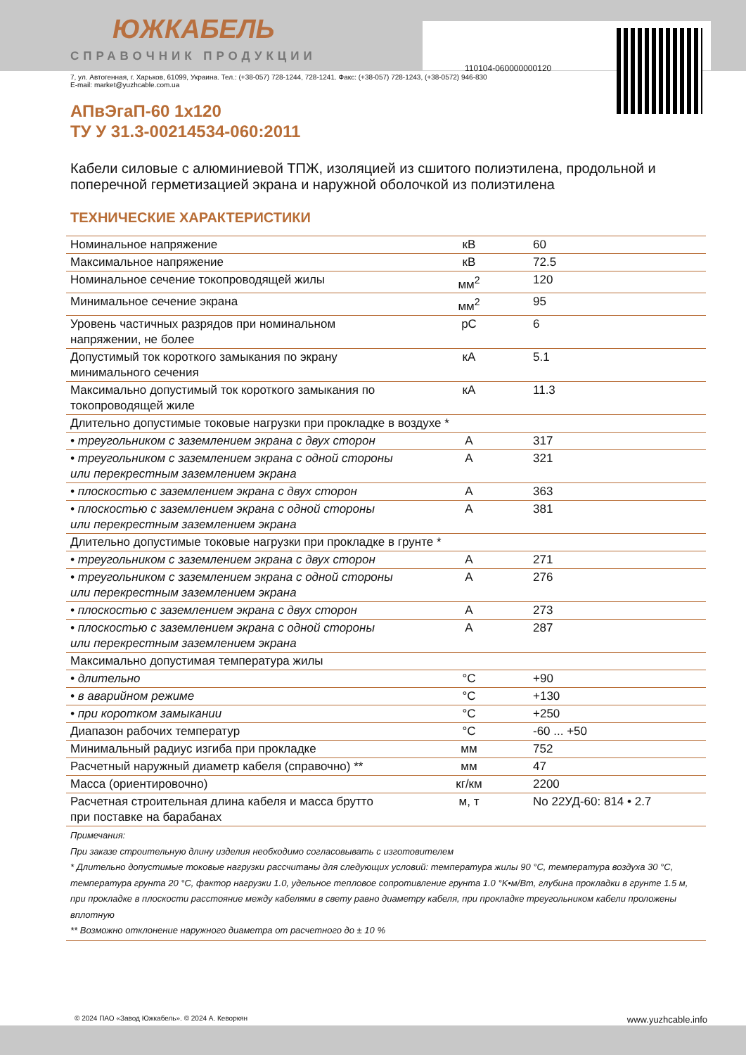110104-060000000120
ЮЖКАБЕЛЬ
СПРАВОЧНИК ПРОДУКЦИИ
7, ул. Автогенная, г. Харьков, 61099, Украина. Тел.: (+38-057) 728-1244, 728-1241. Факс: (+38-057) 728-1243, (+38-0572) 946-830
E-mail: market@yuzhcable.com.ua
АПвЭгаП-60 1x120
ТУ У 31.3-00214534-060:2011
Кабели силовые с алюминиевой ТПЖ, изоляцией из сшитого полиэтилена, продольной и поперечной герметизацией экрана и наружной оболочкой из полиэтилена
ТЕХНИЧЕСКИЕ ХАРАКТЕРИСТИКИ
| Номинальное напряжение | кВ | 60 |
| Максимальное напряжение | кВ | 72.5 |
| Номинальное сечение токопроводящей жилы | мм<sup>2</sup> | 120 |
| Минимальное сечение экрана | мм<sup>2</sup> | 95 |
| Уровень частичных разрядов при номинальном напряжении, не более | pC | 6 |
| Допустимый ток короткого замыкания по экрану минимального сечения | кА | 5.1 |
| Максимально допустимый ток короткого замыкания по токопроводящей жиле | кА | 11.3 |
| Длительно допустимые токовые нагрузки при прокладке в воздухе * | | |
| • треугольником с заземлением экрана с двух сторон | А | 317 |
| • треугольником с заземлением экрана с одной стороны или перекрестным заземлением экрана | А | 321 |
| • плоскостью с заземлением экрана с двух сторон | А | 363 |
| • плоскостью с заземлением экрана с одной стороны или перекрестным заземлением экрана | А | 381 |
| Длительно допустимые токовые нагрузки при прокладке в грунте * | | |
| • треугольником с заземлением экрана с двух сторон | А | 271 |
| • треугольником с заземлением экрана с одной стороны или перекрестным заземлением экрана | А | 276 |
| • плоскостью с заземлением экрана с двух сторон | А | 273 |
| • плоскостью с заземлением экрана с одной стороны или перекрестным заземлением экрана | А | 287 |
| Максимально допустимая температура жилы | | |
| • длительно | °C | +90 |
| • в аварийном режиме | °C | +130 |
| • при коротком замыкании | °C | +250 |
| Диапазон рабочих температур | °C | -60 ... +50 |
| Минимальный радиус изгиба при прокладке | мм | 752 |
| Расчетный наружный диаметр кабеля (справочно) ** | мм | 47 |
| Масса (ориентировочно) | кг/км | 2200 |
| Расчетная строительная длина кабеля и масса брутто при поставке на барабанах | м, т | No 22УД-60: 814 • 2.7 |
| Примечания: При заказе строительную длину изделия необходимо согласовывать с изготовителем * Длительно допустимые токовые нагрузки рассчитаны для следующих условий: температура жилы 90 °C, температура воздуха 30 °C, температура грунта 20 °C, фактор нагрузки 1.0, удельное тепловое сопротивление грунта 1.0 °K•м/Вт, глубина прокладки в грунте 1.5 м, при прокладке в плоскости расстояние между кабелями в свету равно диаметру кабеля, при прокладке треугольником кабели проложены вплотную ** Возможно отклонение наружного диаметра от расчетного до ± 10 % | | |
© 2024 ПАО «Завод Южкабель». © 2024 А. Кеворкян www.yuzhcable.info